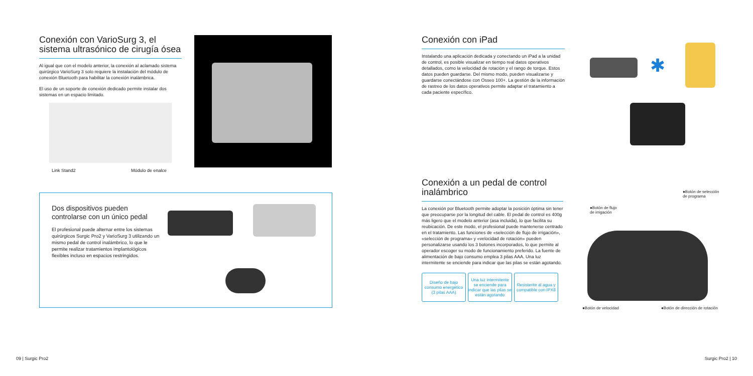Conexión con VarioSurg 3, el sistema ultrasónico de cirugía ósea
Al igual que con el modelo anterior, la conexión al aclamado sistema quirúrgico VarioSurg 3 solo requiere la instalación del módulo de conexión Bluetooth para habilitar la conexión inalámbrica.
El uso de un soporte de conexión dedicado permite instalar dos sistemas en un espacio limitado.
Link Stand2 Módulo de enalce
Dos dispositivos pueden controlarse con un único pedal
El profesional puede alternar entre los sistemas quirúrgicos Surgic Pro2 y VarioSurg 3 utilizando un mismo pedal de control inalámbrico, lo que le permite realizar tratamientos implantológicos flexibles incluso en espacios restringidos.
Conexión con iPad
Instalando una aplicación dedicada y conectando un iPad a la unidad de control, es posible visualizar en tiempo real datos operativos detallados, como la velocidad de rotación y el rango de torque. Estos datos pueden guardarse. Del mismo modo, pueden visualizarse y guardarse conectándose con Osseo 100+. La gestión de la información de rastreo de los datos operativos permite adaptar el tratamiento a cada paciente específico.
✱
Conexión a un pedal de control inalámbrico
La conexión por Bluetooth permite adoptar la posición óptima sin tener que preocuparse por la longitud del cable. El pedal de control es 400g más ligero que el modelo anterior (asa incluida), lo que facilita su reubicación. De este modo, el profesional puede mantenerse centrado en el tratamiento. Las funciones de «selección de flujo de irrigación», «selección de programa» y «velocidad de rotación» pueden personalizarse usando los 3 botones incorporados, lo que permite al operador escoger su modo de funcionamiento preferido. La fuente de alimentación de bajo consumo emplea 3 pilas AAA. Una luz intermitente se enciende para indicar que las pilas se están agotando.
Diseño de bajo consumo energético
(3 pilas AAA)
Una luz intermitente se enciende para indicar que las pilas se están agotando
Resistente al agua y compatible con IPX8
●Botón de flujo
de irrigación
●Botón de selección
de programa
●Botón de velocidad ●Botón de dirección de rotación
09 | Surgic Pro2 Surgic Pro2 | 10